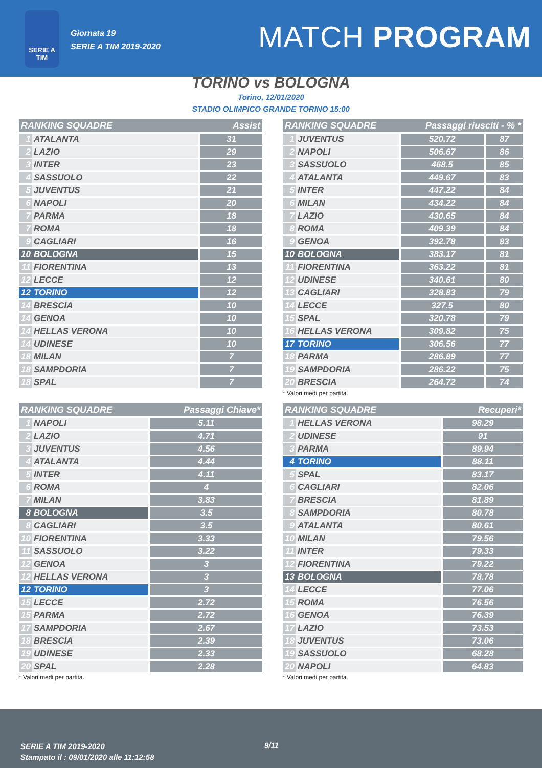SERIE A
TIM
Giornata 19
SERIE A TIM 2019-2020
MATCH PROGRAM
TORINO vs BOLOGNA
Torino, 12/01/2020
STADIO OLIMPICO GRANDE TORINO 15:00
| RANKING SQUADRE | | Assist |
| --- | --- | --- |
| 1 | ATALANTA | 31 |
| 2 | LAZIO | 29 |
| 3 | INTER | 23 |
| 4 | SASSUOLO | 22 |
| 5 | JUVENTUS | 21 |
| 6 | NAPOLI | 20 |
| 7 | PARMA | 18 |
| 7 | ROMA | 18 |
| 9 | CAGLIARI | 16 |
| 10 | BOLOGNA | 15 |
| 11 | FIORENTINA | 13 |
| 12 | LECCE | 12 |
| 12 | TORINO | 12 |
| 14 | BRESCIA | 10 |
| 14 | GENOA | 10 |
| 14 | HELLAS VERONA | 10 |
| 14 | UDINESE | 10 |
| 18 | MILAN | 7 |
| 18 | SAMPDORIA | 7 |
| 18 | SPAL | 7 |
| RANKING SQUADRE | | Passaggi riusciti - % * | |
| --- | --- | --- | --- |
| 1 | JUVENTUS | 520.72 | 87 |
| 2 | NAPOLI | 506.67 | 86 |
| 3 | SASSUOLO | 468.5 | 85 |
| 4 | ATALANTA | 449.67 | 83 |
| 5 | INTER | 447.22 | 84 |
| 6 | MILAN | 434.22 | 84 |
| 7 | LAZIO | 430.65 | 84 |
| 8 | ROMA | 409.39 | 84 |
| 9 | GENOA | 392.78 | 83 |
| 10 | BOLOGNA | 383.17 | 81 |
| 11 | FIORENTINA | 363.22 | 81 |
| 12 | UDINESE | 340.61 | 80 |
| 13 | CAGLIARI | 328.83 | 79 |
| 14 | LECCE | 327.5 | 80 |
| 15 | SPAL | 320.78 | 79 |
| 16 | HELLAS VERONA | 309.82 | 75 |
| 17 | TORINO | 306.56 | 77 |
| 18 | PARMA | 286.89 | 77 |
| 19 | SAMPDORIA | 286.22 | 75 |
| 20 | BRESCIA | 264.72 | 74 |
* Valori medi per partita.
| RANKING SQUADRE | | Passaggi Chiave* |
| --- | --- | --- |
| 1 | NAPOLI | 5.11 |
| 2 | LAZIO | 4.71 |
| 3 | JUVENTUS | 4.56 |
| 4 | ATALANTA | 4.44 |
| 5 | INTER | 4.11 |
| 6 | ROMA | 4 |
| 7 | MILAN | 3.83 |
| 8 | BOLOGNA | 3.5 |
| 8 | CAGLIARI | 3.5 |
| 10 | FIORENTINA | 3.33 |
| 11 | SASSUOLO | 3.22 |
| 12 | GENOA | 3 |
| 12 | HELLAS VERONA | 3 |
| 12 | TORINO | 3 |
| 15 | LECCE | 2.72 |
| 15 | PARMA | 2.72 |
| 17 | SAMPDORIA | 2.67 |
| 18 | BRESCIA | 2.39 |
| 19 | UDINESE | 2.33 |
| 20 | SPAL | 2.28 |
* Valori medi per partita.
| RANKING SQUADRE | | Recuperi* |
| --- | --- | --- |
| 1 | HELLAS VERONA | 98.29 |
| 2 | UDINESE | 91 |
| 3 | PARMA | 89.94 |
| 4 | TORINO | 88.11 |
| 5 | SPAL | 83.17 |
| 6 | CAGLIARI | 82.06 |
| 7 | BRESCIA | 81.89 |
| 8 | SAMPDORIA | 80.78 |
| 9 | ATALANTA | 80.61 |
| 10 | MILAN | 79.56 |
| 11 | INTER | 79.33 |
| 12 | FIORENTINA | 79.22 |
| 13 | BOLOGNA | 78.78 |
| 14 | LECCE | 77.06 |
| 15 | ROMA | 76.56 |
| 16 | GENOA | 76.39 |
| 17 | LAZIO | 73.53 |
| 18 | JUVENTUS | 73.06 |
| 19 | SASSUOLO | 68.28 |
| 20 | NAPOLI | 64.83 |
* Valori medi per partita.
SERIE A TIM 2019-2020
Stampato il : 09/01/2020 alle 11:12:58
9/11